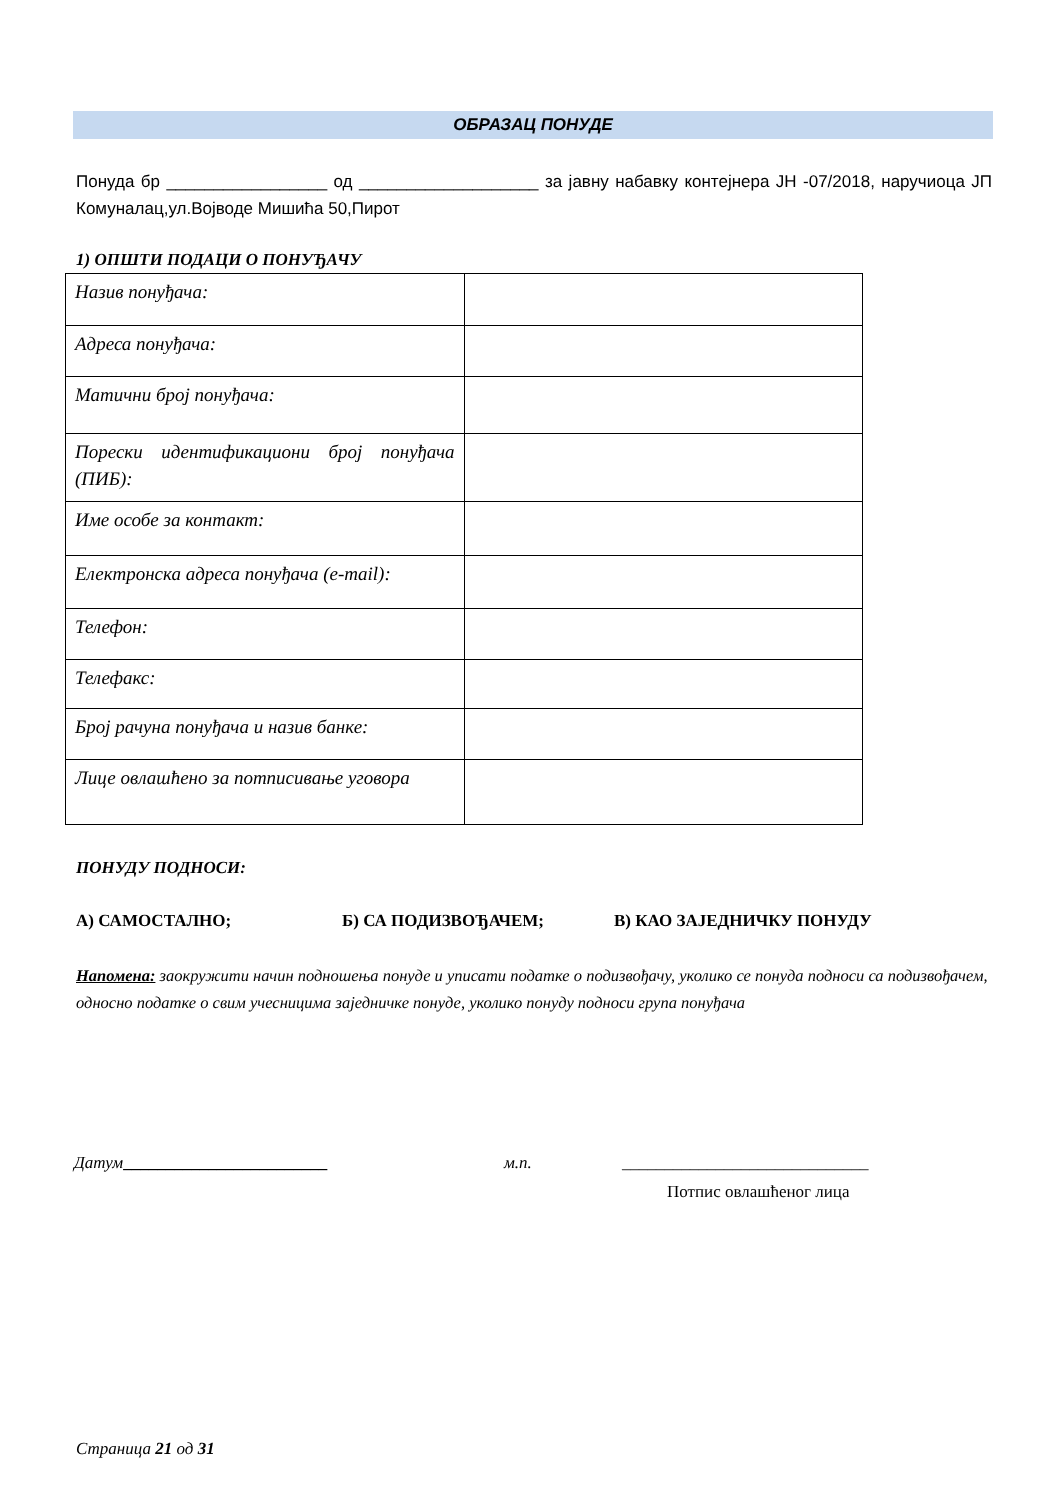ОБРАЗАЦ ПОНУДЕ
Понуда бр _________________ од ___________________ за јавну набавку контејнера ЈН -07/2018, наручиоца ЈП Комуналац,ул.Војводе Мишића 50,Пирот
1) ОПШТИ ПОДАЦИ О ПОНУЂАЧУ
| Назив понуђача: | |
| Адреса понуђача: | |
| Матични број понуђача: | |
| Порески идентификациони број понуђача (ПИБ): | |
| Име особе за контакт: | |
| Електронска адреса понуђача (e-mail): | |
| Телефон: | |
| Телефакс: | |
| Број рачуна понуђача и назив банке: | |
| Лице овлашћено за потписивање уговора | |
ПОНУДУ ПОДНОСИ:
А) САМОСТАЛНО; Б) СА ПОДИЗВОЂАЧЕМ; В) КАО ЗАЈЕДНИЧКУ ПОНУДУ
Напомена: заокружити начин подношења понуде и уписати податке о подизвођачу, уколико се понуда подноси са подизвођачем, односно податке о свим учесницима заједничке понуде, уколико понуду подноси група понуђача
Датум________________________ м.п. _____________________________
Потпис овлашћеног лица
Страница 21 од 31